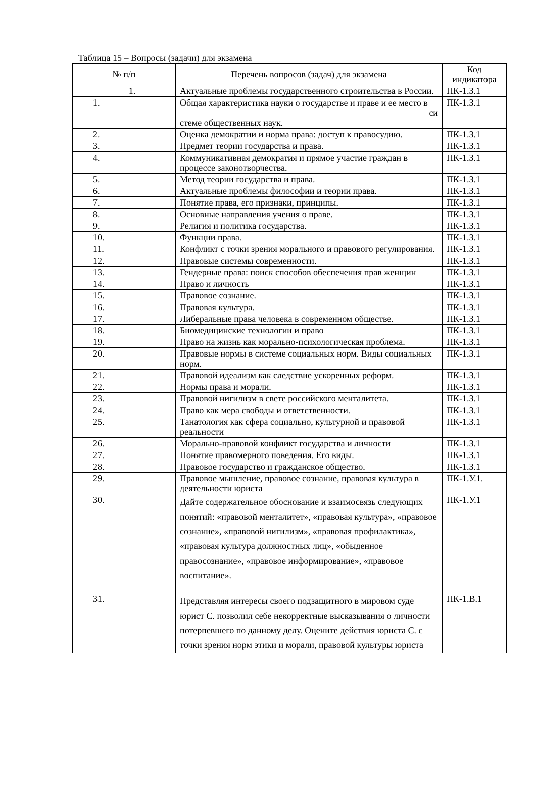Таблица 15 – Вопросы (задачи) для экзамена
| № п/п | Перечень вопросов (задач) для экзамена | Код индикатора |
| --- | --- | --- |
| 1. | Актуальные проблемы государственного строительства в России. | ПК-1.З.1 |
| 1. | Общая характеристика науки о государстве и праве и ее место в си стеме общественных наук. | ПК-1.З.1 |
| 2. | Оценка демократии и норма права: доступ к правосудию. | ПК-1.З.1 |
| 3. | Предмет теории государства и права. | ПК-1.З.1 |
| 4. | Коммуникативная демократия и прямое участие граждан в процессе законотворчества. | ПК-1.З.1 |
| 5. | Метод теории государства и права. | ПК-1.З.1 |
| 6. | Актуальные проблемы философии и теории права. | ПК-1.З.1 |
| 7. | Понятие права, его признаки, принципы. | ПК-1.З.1 |
| 8. | Основные направления учения о праве. | ПК-1.З.1 |
| 9. | Религия и политика государства. | ПК-1.З.1 |
| 10. | Функции права. | ПК-1.З.1 |
| 11. | Конфликт с точки зрения морального и правового регулирования. | ПК-1.З.1 |
| 12. | Правовые системы современности. | ПК-1.З.1 |
| 13. | Гендерные права: поиск способов обеспечения прав женщин | ПК-1.З.1 |
| 14. | Право и личность | ПК-1.З.1 |
| 15. | Правовое сознание. | ПК-1.З.1 |
| 16. | Правовая культура. | ПК-1.З.1 |
| 17. | Либеральные права человека в современном обществе. | ПК-1.З.1 |
| 18. | Биомедицинские технологии и право | ПК-1.З.1 |
| 19. | Право на жизнь как морально-психологическая проблема. | ПК-1.З.1 |
| 20. | Правовые нормы в системе социальных норм. Виды социальных норм. | ПК-1.З.1 |
| 21. | Правовой идеализм как следствие ускоренных реформ. | ПК-1.З.1 |
| 22. | Нормы права и морали. | ПК-1.З.1 |
| 23. | Правовой нигилизм в свете российского менталитета. | ПК-1.З.1 |
| 24. | Право как мера свободы и ответственности. | ПК-1.З.1 |
| 25. | Танатология как сфера социально, культурной и правовой реальности | ПК-1.З.1 |
| 26. | Морально-правовой конфликт государства и личности | ПК-1.З.1 |
| 27. | Понятие правомерного поведения. Его виды. | ПК-1.З.1 |
| 28. | Правовое государство и гражданское общество. | ПК-1.З.1 |
| 29. | Правовое мышление, правовое сознание, правовая культура в деятельности юриста | ПК-1.У.1. |
| 30. | Дайте содержательное обоснование и взаимосвязь следующих понятий: «правовой менталитет», «правовая культура», «правовое сознание», «правовой нигилизм», «правовая профилактика», «правовая культура должностных лиц», «обыденное правосознание», «правовое информирование», «правовое воспитание». | ПК-1.У.1 |
| 31. | Представляя интересы своего подзащитного в мировом суде юрист С. позволил себе некорректные высказывания о личности потерпевшего по данному делу. Оцените действия юриста С. с точки зрения норм этики и морали, правовой культуры юриста | ПК-1.В.1 |